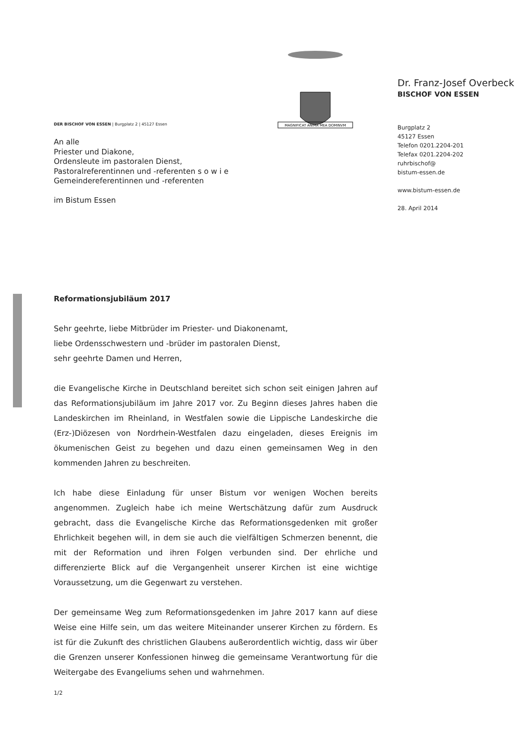DER BISCHOF VON ESSEN | Burgplatz 2 | 45127 Essen
An alle
Priester und Diakone,
Ordensleute im pastoralen Dienst,
Pastoralreferentinnen und -referenten s o w i e
Gemeindereferentinnen und -referenten
im Bistum Essen
MAGNIFICAT ANIMA MEA DOMINVM
Dr. Franz-Josef Overbeck
BISCHOF VON ESSEN
Burgplatz 2
45127 Essen
Telefon 0201.2204-201
Telefax 0201.2204-202
ruhrbischof@
bistum-essen.de
www.bistum-essen.de
28. April 2014
Reformationsjubiläum 2017
Sehr geehrte, liebe Mitbrüder im Priester- und Diakonenamt,
liebe Ordensschwestern und -brüder im pastoralen Dienst,
sehr geehrte Damen und Herren,
die Evangelische Kirche in Deutschland bereitet sich schon seit einigen Jahren auf das Reformationsjubiläum im Jahre 2017 vor. Zu Beginn dieses Jahres haben die Landeskirchen im Rheinland, in Westfalen sowie die Lippische Landeskirche die (Erz-)Diözesen von Nordrhein-Westfalen dazu eingeladen, dieses Ereignis im ökumenischen Geist zu begehen und dazu einen gemeinsamen Weg in den kommenden Jahren zu beschreiten.
Ich habe diese Einladung für unser Bistum vor wenigen Wochen bereits angenommen. Zugleich habe ich meine Wertschätzung dafür zum Ausdruck gebracht, dass die Evangelische Kirche das Reformationsgedenken mit großer Ehrlichkeit begehen will, in dem sie auch die vielfältigen Schmerzen benennt, die mit der Reformation und ihren Folgen verbunden sind. Der ehrliche und differenzierte Blick auf die Vergangenheit unserer Kirchen ist eine wichtige Voraussetzung, um die Gegenwart zu verstehen.
Der gemeinsame Weg zum Reformationsgedenken im Jahre 2017 kann auf diese Weise eine Hilfe sein, um das weitere Miteinander unserer Kirchen zu fördern. Es ist für die Zukunft des christlichen Glaubens außerordentlich wichtig, dass wir über die Grenzen unserer Konfessionen hinweg die gemeinsame Verantwortung für die Weitergabe des Evangeliums sehen und wahrnehmen.
1/2